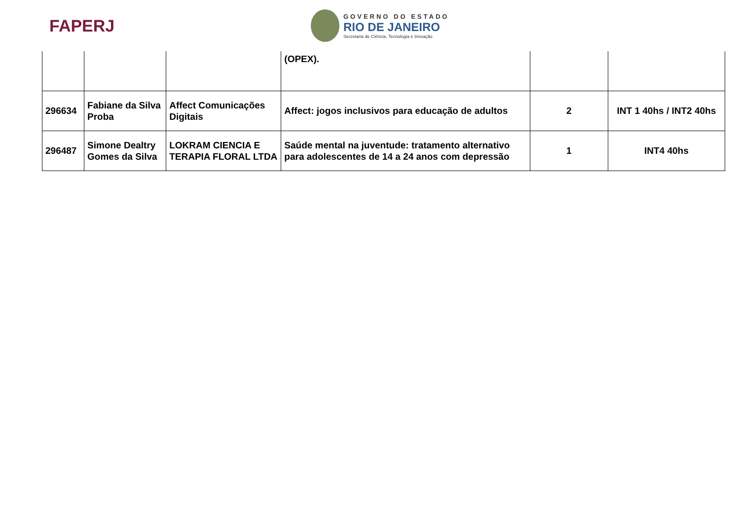FAPERJ
GOVERNO DO ESTADO
RIO DE JANEIRO
Secretaria de Ciência, Tecnologia e Inovação
| | | | (OPEX). | | |
| 296634 | Fabiane da Silva Proba | Affect Comunicações Digitais | Affect: jogos inclusivos para educação de adultos | 2 | INT 1 40hs / INT2 40hs |
| 296487 | Simone Dealtry Gomes da Silva | LOKRAM CIENCIA E TERAPIA FLORAL LTDA | Saúde mental na juventude: tratamento alternativo para adolescentes de 14 a 24 anos com depressão | 1 | INT4 40hs |